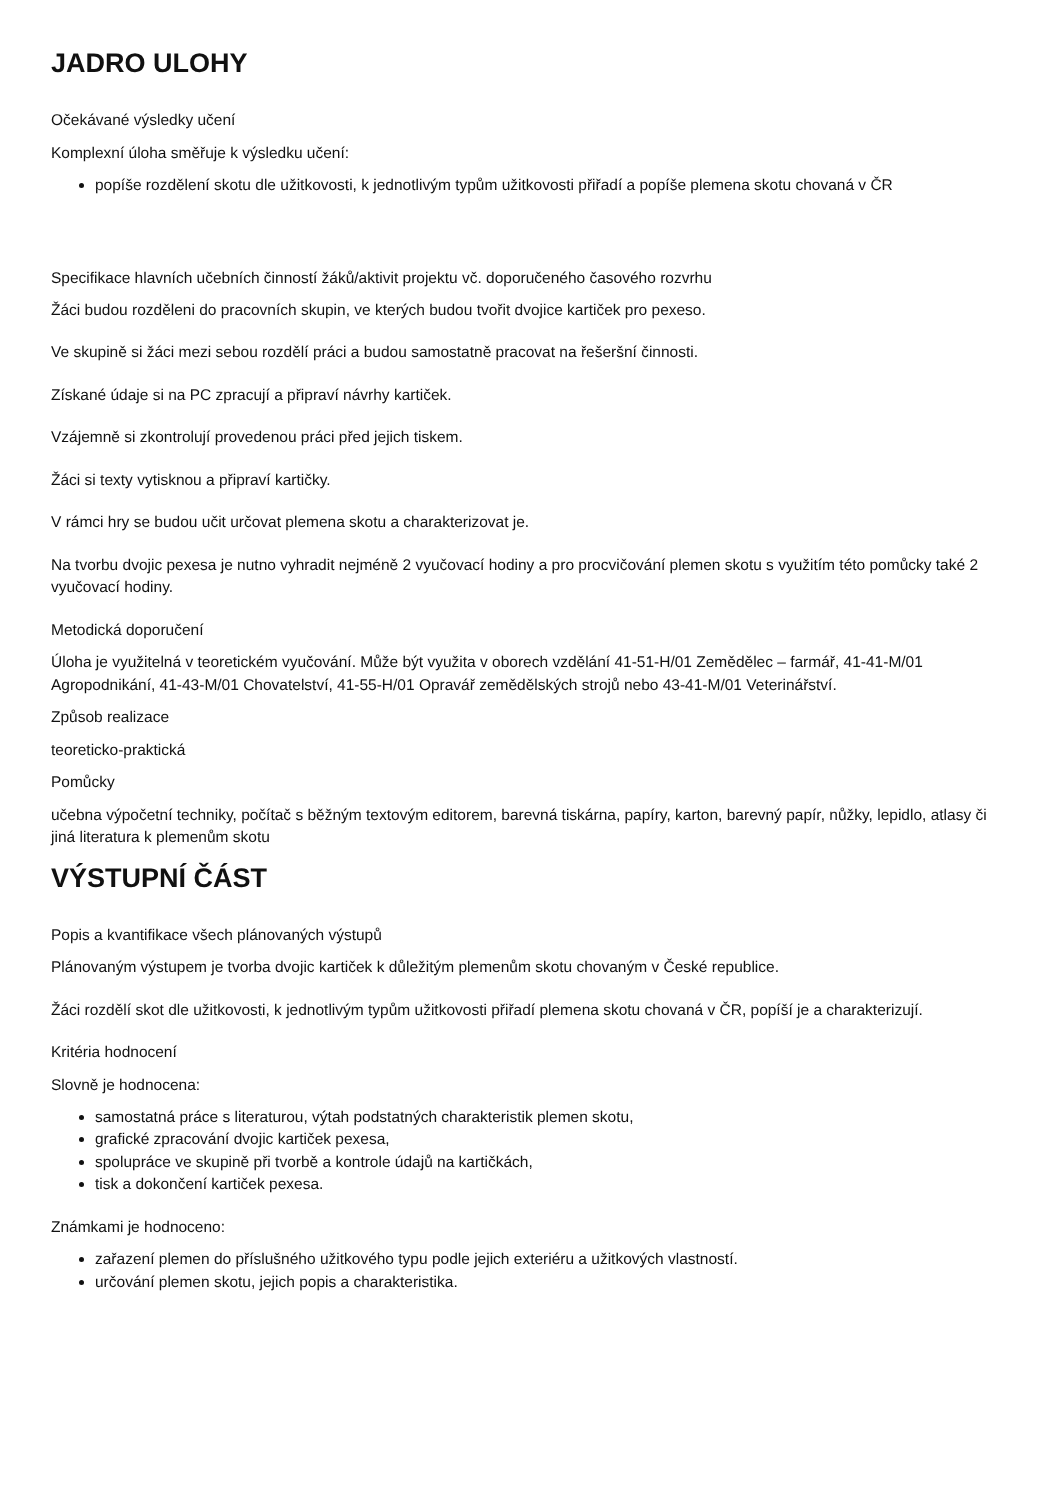JADRO ULOHY
Očekávané výsledky učení
Komplexní úloha směřuje k výsledku učení:
popíše rozdělení skotu dle užitkovosti, k jednotlivým typům užitkovosti přiřadí a popíše plemena skotu chovaná v ČR
Specifikace hlavních učebních činností žáků/aktivit projektu vč. doporučeného časového rozvrhu
Žáci budou rozděleni do pracovních skupin, ve kterých budou tvořit dvojice kartiček pro pexeso.
Ve skupině si žáci mezi sebou rozdělí práci a budou samostatně pracovat na řešeršní činnosti.
Získané údaje si na PC zpracují a připraví návrhy kartiček.
Vzájemně si zkontrolují provedenou práci před jejich tiskem.
Žáci si texty vytisknou a připraví kartičky.
V rámci hry se budou učit určovat plemena skotu a charakterizovat je.
Na tvorbu dvojic pexesa je nutno vyhradit nejméně 2 vyučovací hodiny a pro procvičování plemen skotu s využitím této pomůcky také 2 vyučovací hodiny.
Metodická doporučení
Úloha je využitelná v teoretickém vyučování. Může být využita v oborech vzdělání 41-51-H/01 Zemědělec – farmář, 41-41-M/01 Agropodnikání, 41-43-M/01 Chovatelství, 41-55-H/01 Opravář zemědělských strojů nebo 43-41-M/01 Veterinářství.
Způsob realizace
teoreticko-praktická
Pomůcky
učebna výpočetní techniky, počítač s běžným textovým editorem, barevná tiskárna, papíry, karton, barevný papír, nůžky, lepidlo, atlasy či jiná literatura k plemenům skotu
VÝSTUPNÍ ČÁST
Popis a kvantifikace všech plánovaných výstupů
Plánovaným výstupem je tvorba dvojic kartiček k důležitým plemenům skotu chovaným v České republice.
Žáci rozdělí skot dle užitkovosti, k jednotlivým typům užitkovosti přiřadí plemena skotu chovaná v ČR, popíší je a charakterizují.
Kritéria hodnocení
Slovně je hodnocena:
samostatná práce s literaturou, výtah podstatných charakteristik plemen skotu,
grafické zpracování dvojic kartiček pexesa,
spolupráce ve skupině při tvorbě a kontrole údajů na kartičkách,
tisk a dokončení kartiček pexesa.
Známkami je hodnoceno:
zařazení plemen do příslušného užitkového typu podle jejich exteriéru a užitkových vlastností.
určování plemen skotu, jejich popis a charakteristika.